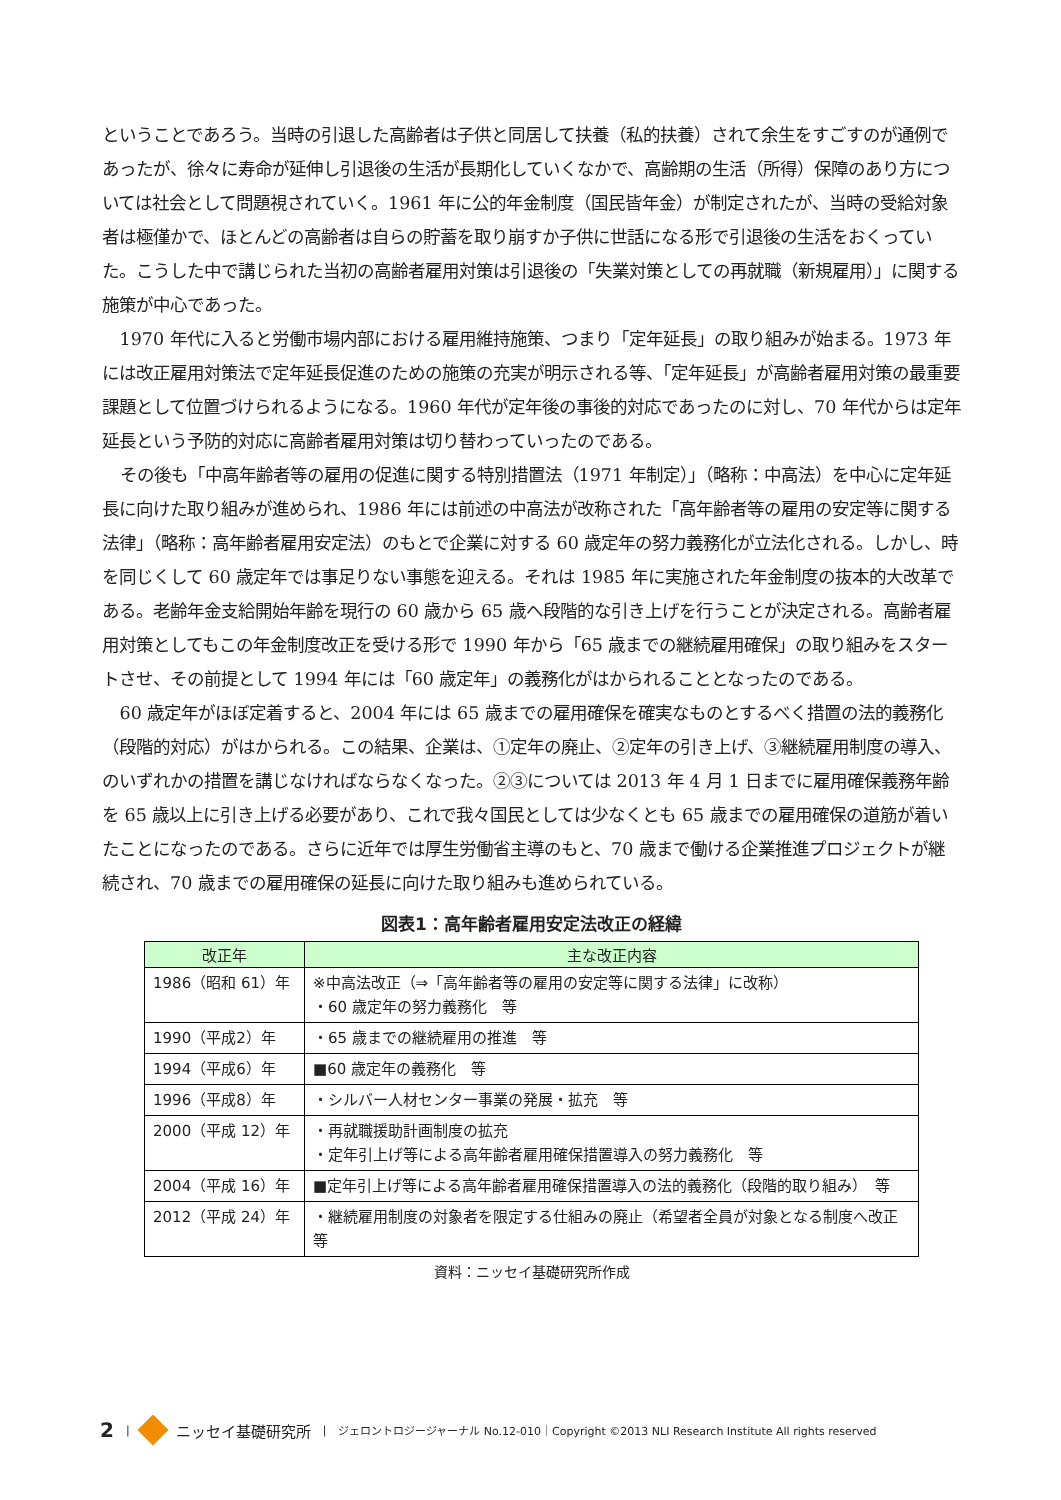ということであろう。当時の引退した高齢者は子供と同居して扶養（私的扶養）されて余生をすごすのが通例であったが、徐々に寿命が延伸し引退後の生活が長期化していくなかで、高齢期の生活（所得）保障のあり方については社会として問題視されていく。1961 年に公的年金制度（国民皆年金）が制定されたが、当時の受給対象者は極僅かで、ほとんどの高齢者は自らの貯蓄を取り崩すか子供に世話になる形で引退後の生活をおくっていた。こうした中で講じられた当初の高齢者雇用対策は引退後の「失業対策としての再就職（新規雇用）」に関する施策が中心であった。
1970 年代に入ると労働市場内部における雇用維持施策、つまり「定年延長」の取り組みが始まる。1973 年には改正雇用対策法で定年延長促進のための施策の充実が明示される等、「定年延長」が高齢者雇用対策の最重要課題として位置づけられるようになる。1960 年代が定年後の事後的対応であったのに対し、70 年代からは定年延長という予防的対応に高齢者雇用対策は切り替わっていったのである。
その後も「中高年齢者等の雇用の促進に関する特別措置法（1971 年制定）」（略称：中高法）を中心に定年延長に向けた取り組みが進められ、1986 年には前述の中高法が改称された「高年齢者等の雇用の安定等に関する法律」（略称：高年齢者雇用安定法）のもとで企業に対する 60 歳定年の努力義務化が立法化される。しかし、時を同じくして 60 歳定年では事足りない事態を迎える。それは 1985 年に実施された年金制度の抜本的大改革である。老齢年金支給開始年齢を現行の 60 歳から 65 歳へ段階的な引き上げを行うことが決定される。高齢者雇用対策としてもこの年金制度改正を受ける形で 1990 年から「65 歳までの継続雇用確保」の取り組みをスタートさせ、その前提として 1994 年には「60 歳定年」の義務化がはかられることとなったのである。
60 歳定年がほぼ定着すると、2004 年には 65 歳までの雇用確保を確実なものとするべく措置の法的義務化（段階的対応）がはかられる。この結果、企業は、①定年の廃止、②定年の引き上げ、③継続雇用制度の導入、のいずれかの措置を講じなければならなくなった。②③については 2013 年 4 月 1 日までに雇用確保義務年齢を 65 歳以上に引き上げる必要があり、これで我々国民としては少なくとも 65 歳までの雇用確保の道筋が着いたことになったのである。さらに近年では厚生労働省主導のもと、70 歳まで働ける企業推進プロジェクトが継続され、70 歳までの雇用確保の延長に向けた取り組みも進められている。
図表1：高年齢者雇用安定法改正の経緯
| 改正年 | 主な改正内容 |
| --- | --- |
| 1986（昭和 61）年 | ※中高法改正（⇒「高年齢者等の雇用の安定等に関する法律」に改称） ・60 歳定年の努力義務化 等 |
| 1990（平成2）年 | ・65 歳までの継続雇用の推進 等 |
| 1994（平成6）年 | ■60 歳定年の義務化 等 |
| 1996（平成8）年 | ・シルバー人材センター事業の発展・拡充 等 |
| 2000（平成 12）年 | ・再就職援助計画制度の拡充 ・定年引上げ等による高年齢者雇用確保措置導入の努力義務化 等 |
| 2004（平成 16）年 | ■定年引上げ等による高年齢者雇用確保措置導入の法的義務化（段階的取り組み） 等 |
| 2012（平成 24）年 | ・継続雇用制度の対象者を限定する仕組みの廃止（希望者全員が対象となる制度へ改正 等 |
資料：ニッセイ基礎研究所作成
2 | ニッセイ基礎研究所 | ジェロントロジージャーナル No.12-010｜Copyright ©2013 NLI Research Institute All rights reserved